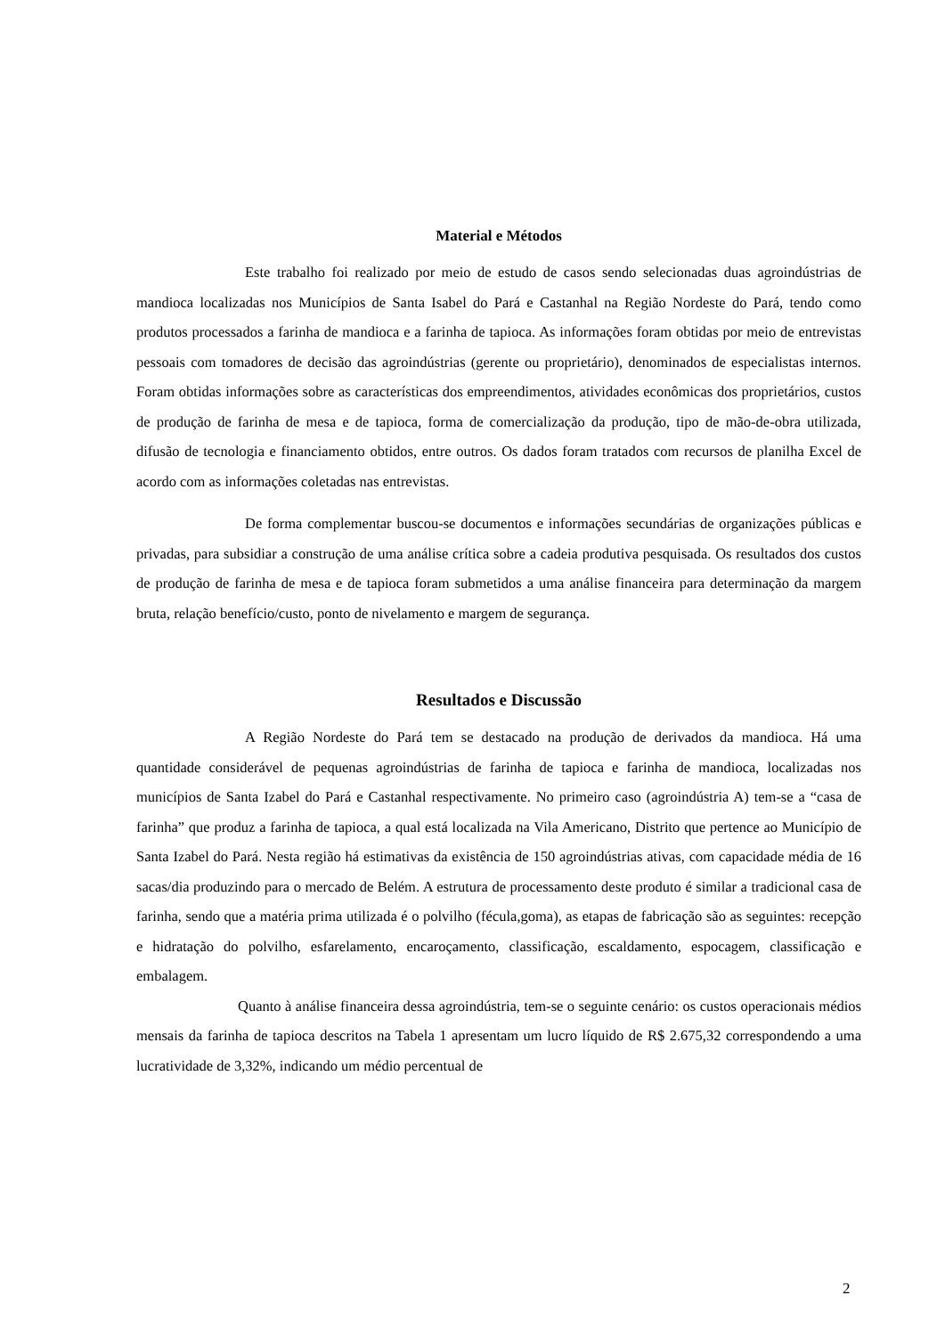Material e Métodos
Este trabalho foi realizado por meio de estudo de casos sendo selecionadas duas agroindústrias de mandioca localizadas nos Municípios de Santa Isabel do Pará e Castanhal na Região Nordeste do Pará, tendo como produtos processados a farinha de mandioca e a farinha de tapioca. As informações foram obtidas por meio de entrevistas pessoais com tomadores de decisão das agroindústrias (gerente ou proprietário), denominados de especialistas internos. Foram obtidas informações sobre as características dos empreendimentos, atividades econômicas dos proprietários, custos de produção de farinha de mesa e de tapioca, forma de comercialização da produção, tipo de mão-de-obra utilizada, difusão de tecnologia e financiamento obtidos, entre outros. Os dados foram tratados com recursos de planilha Excel de acordo com as informações coletadas nas entrevistas.
De forma complementar buscou-se documentos e informações secundárias de organizações públicas e privadas, para subsidiar a construção de uma análise crítica sobre a cadeia produtiva pesquisada. Os resultados dos custos de produção de farinha de mesa e de tapioca foram submetidos a uma análise financeira para determinação da margem bruta, relação benefício/custo, ponto de nivelamento e margem de segurança.
Resultados e Discussão
A Região Nordeste do Pará tem se destacado na produção de derivados da mandioca. Há uma quantidade considerável de pequenas agroindústrias de farinha de tapioca e farinha de mandioca, localizadas nos municípios de Santa Izabel do Pará e Castanhal respectivamente. No primeiro caso (agroindústria A) tem-se a “casa de farinha” que produz a farinha de tapioca, a qual está localizada na Vila Americano, Distrito que pertence ao Município de Santa Izabel do Pará. Nesta região há estimativas da existência de 150 agroindústrias ativas, com capacidade média de 16 sacas/dia produzindo para o mercado de Belém. A estrutura de processamento deste produto é similar a tradicional casa de farinha, sendo que a matéria prima utilizada é o polvilho (fécula,goma), as etapas de fabricação são as seguintes: recepção e hidratação do polvilho, esfarelamento, encaroçamento, classificação, escaldamento, espocagem, classificação e embalagem.
Quanto à análise financeira dessa agroindústria, tem-se o seguinte cenário: os custos operacionais médios mensais da farinha de tapioca descritos na Tabela 1 apresentam um lucro líquido de R$ 2.675,32 correspondendo a uma lucratividade de 3,32%, indicando um médio percentual de
2